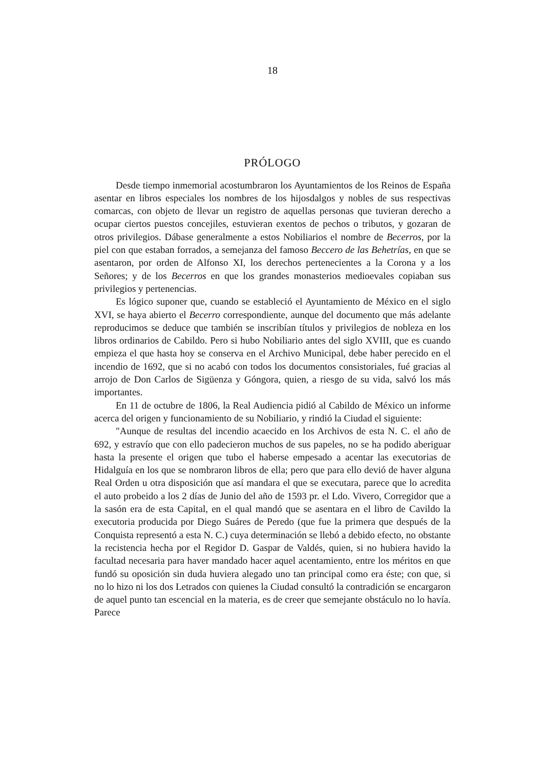18
PRÓLOGO
Desde tiempo inmemorial acostumbraron los Ayuntamientos de los Reinos de España asentar en libros especiales los nombres de los hijosdalgos y nobles de sus respectivas comarcas, con objeto de llevar un registro de aquellas personas que tuvieran derecho a ocupar ciertos puestos concejiles, estuvieran exentos de pechos o tributos, y gozaran de otros privilegios. Dábase generalmente a estos Nobiliarios el nombre de Becerros, por la piel con que estaban forrados, a semejanza del famoso Beccero de las Behetrías, en que se asentaron, por orden de Alfonso XI, los derechos pertenecientes a la Corona y a los Señores; y de los Becerros en que los grandes monasterios medioevales copiaban sus privilegios y pertenencias.
Es lógico suponer que, cuando se estableció el Ayuntamiento de México en el siglo XVI, se haya abierto el Becerro correspondiente, aunque del documento que más adelante reproducimos se deduce que también se inscribían títulos y privilegios de nobleza en los libros ordinarios de Cabildo. Pero si hubo Nobiliario antes del siglo XVIII, que es cuando empieza el que hasta hoy se conserva en el Archivo Municipal, debe haber perecido en el incendio de 1692, que si no acabó con todos los documentos consistoriales, fué gracias al arrojo de Don Carlos de Sigüenza y Góngora, quien, a riesgo de su vida, salvó los más importantes.
En 11 de octubre de 1806, la Real Audiencia pidió al Cabildo de México un informe acerca del origen y funcionamiento de su Nobiliario, y rindió la Ciudad el siguiente:
"Aunque de resultas del incendio acaecido en los Archivos de esta N. C. el año de 692, y estravío que con ello padecieron muchos de sus papeles, no se ha podido aberiguar hasta la presente el origen que tubo el haberse empesado a acentar las executorias de Hidalguía en los que se nombraron libros de ella; pero que para ello devió de haver alguna Real Orden u otra disposición que así mandara el que se executara, parece que lo acredita el auto probeido a los 2 días de Junio del año de 1593 pr. el Ldo. Vivero, Corregidor que a la sasón era de esta Capital, en el qual mandó que se asentara en el libro de Cavildo la executoria producida por Diego Suáres de Peredo (que fue la primera que después de la Conquista representó a esta N. C.) cuya determinación se llebó a debido efecto, no obstante la recistencia hecha por el Regidor D. Gaspar de Valdés, quien, si no hubiera havido la facultad necesaria para haver mandado hacer aquel acentamiento, entre los méritos en que fundó su oposición sin duda huviera alegado uno tan principal como era éste; con que, si no lo hizo ni los dos Letrados con quienes la Ciudad consultó la contradición se encargaron de aquel punto tan escencial en la materia, es de creer que semejante obstáculo no lo havía. Parece